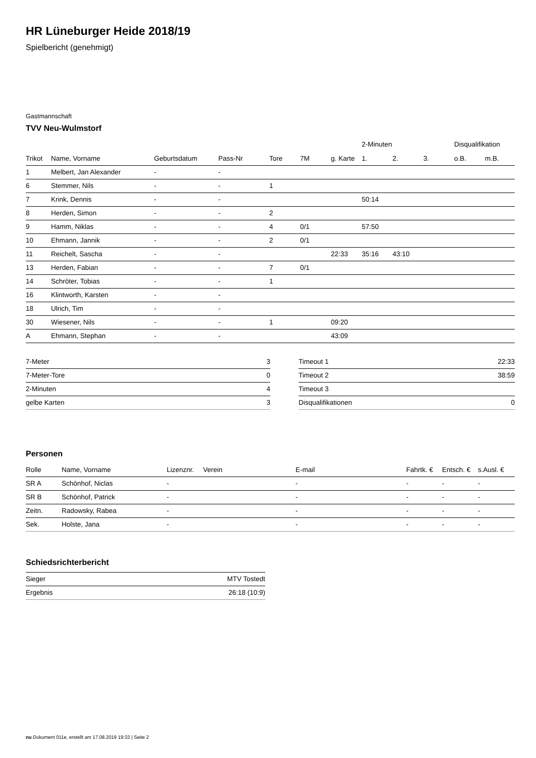HR Lüneburger Heide 2018/19
Spielbericht (genehmigt)
Gastmannschaft
TVV Neu-Wulmstorf
| | | | | | | | 2-Minuten | | | Disqualifikation | |
| --- | --- | --- | --- | --- | --- | --- | --- | --- | --- | --- | --- |
| Trikot | Name, Vorname | Geburtsdatum | Pass-Nr | Tore | 7M | g. Karte | 1. | 2. | 3. | o.B. | m.B. |
| 1 | Melbert, Jan Alexander | - | - | | | | | | | | |
| 6 | Stemmer, Nils | - | - | 1 | | | | | | | |
| 7 | Krink, Dennis | - | - | | | | 50:14 | | | | |
| 8 | Herden, Simon | - | - | 2 | | | | | | | |
| 9 | Hamm, Niklas | - | - | 4 | 0/1 | | 57:50 | | | | |
| 10 | Ehmann, Jannik | - | - | 2 | 0/1 | | | | | | |
| 11 | Reichelt, Sascha | - | - | | | 22:33 | 35:16 | 43:10 | | | |
| 13 | Herden, Fabian | - | - | 7 | 0/1 | | | | | | |
| 14 | Schröter, Tobias | - | - | 1 | | | | | | | |
| 16 | Klintworth, Karsten | - | - | | | | | | | | |
| 18 | Ulrich, Tim | - | - | | | | | | | | |
| 30 | Wiesener, Nils | - | - | 1 | | 09:20 | | | | | |
| A | Ehmann, Stephan | - | - | | | 43:09 | | | | | |
| 7-Meter | 3 |
| 7-Meter-Tore | 0 |
| 2-Minuten | 4 |
| gelbe Karten | 3 |
| Timeout 1 | 22:33 |
| Timeout 2 | 38:59 |
| Timeout 3 | |
| Disqualifikationen | 0 |
Personen
| Rolle | Name, Vorname | Lizenznr. | Verein | E-mail | Fahrtk. € | Entsch. € | s.Ausl. € |
| --- | --- | --- | --- | --- | --- | --- | --- |
| SR A | Schönhof, Niclas | - | | - | - | - | - |
| SR B | Schönhof, Patrick | - | | - | - | - | - |
| Zeitn. | Radowsky, Rabea | - | | - | - | - | - |
| Sek. | Holste, Jana | - | | - | - | - | - |
Schiedsrichterbericht
| Sieger | MTV Tostedt |
| Ergebnis | 26:18 (10:9) |
nu.Dokument 011e, erstellt am 17.08.2019 19:33 | Seite 2